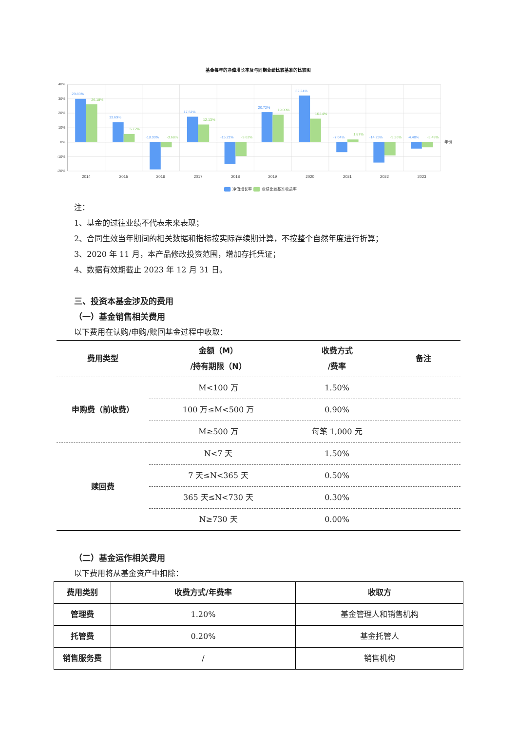基金每年的净值增长率及与同期业绩比较基准的比较图
40%
30%
20%
10%
0%
-10%
-20%
29.83%
13.69%
-18.99%
17.51%
-15.21%
20.72%
32.24%
-7.04%
-14.23%
-4.40%
26.18%
5.72%
-3.68%
12.13%
-9.62%
19.00%
16.14%
1.87%
-9.26%
-3.49%
2014
2015
2016
2017
2018
2019
2020
2021
2022
2023
年份
净值增长率
业绩比较基准收益率
注：
1、基金的过往业绩不代表未来表现；
2、合同生效当年期间的相关数据和指标按实际存续期计算，不按整个自然年度进行折算；
3、2020 年 11 月，本产品修改投资范围，增加存托凭证；
4、数据有效期截止 2023 年 12 月 31 日。
三、投资本基金涉及的费用
（一）基金销售相关费用
以下费用在认购/申购/赎回基金过程中收取：
| 费用类型 | 金额（M） /持有期限（N） | 收费方式 /费率 | 备注 |
| --- | --- | --- | --- |
| 申购费（前收费） | M<100 万 | 1.50% | |
| | 100 万≤M<500 万 | 0.90% | |
| | M≥500 万 | 每笔 1,000 元 | |
| 赎回费 | N<7 天 | 1.50% | |
| | 7 天≤N<365 天 | 0.50% | |
| | 365 天≤N<730 天 | 0.30% | |
| | N≥730 天 | 0.00% | |
（二）基金运作相关费用
以下费用将从基金资产中扣除：
| 费用类别 | 收费方式/年费率 | 收取方 |
| --- | --- | --- |
| 管理费 | 1.20% | 基金管理人和销售机构 |
| 托管费 | 0.20% | 基金托管人 |
| 销售服务费 | / | 销售机构 |